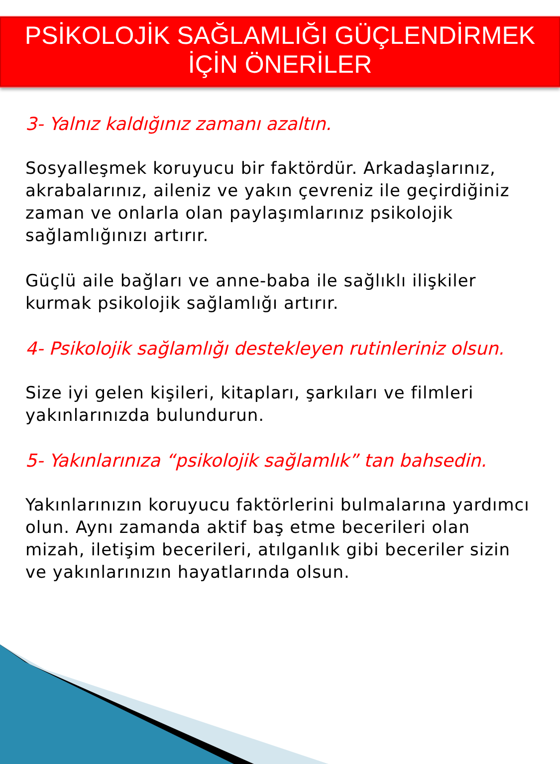PSİKOLOJİK SAĞLAMLIĞI GÜÇLENDİRMEK İÇİN ÖNERİLER
3- Yalnız kaldığınız zamanı azaltın.
Sosyalleşmek koruyucu bir faktördür. Arkadaşlarınız, akrabalarınız, aileniz ve yakın çevreniz ile geçirdiğiniz zaman ve onlarla olan paylaşımlarınız psikolojik sağlamlığınızı artırır.
Güçlü aile bağları ve anne-baba ile sağlıklı ilişkiler kurmak psikolojik sağlamlığı artırır.
4- Psikolojik sağlamlığı destekleyen rutinleriniz olsun.
Size iyi gelen kişileri, kitapları, şarkıları ve filmleri yakınlarınızda bulundurun.
5- Yakınlarınıza “psikolojik sağlamlık” tan bahsedin.
Yakınlarınızın koruyucu faktörlerini bulmalarına yardımcı olun. Aynı zamanda aktif baş etme becerileri olan mizah, iletişim becerileri, atılganlık gibi beceriler sizin ve yakınlarınızın hayatlarında olsun.